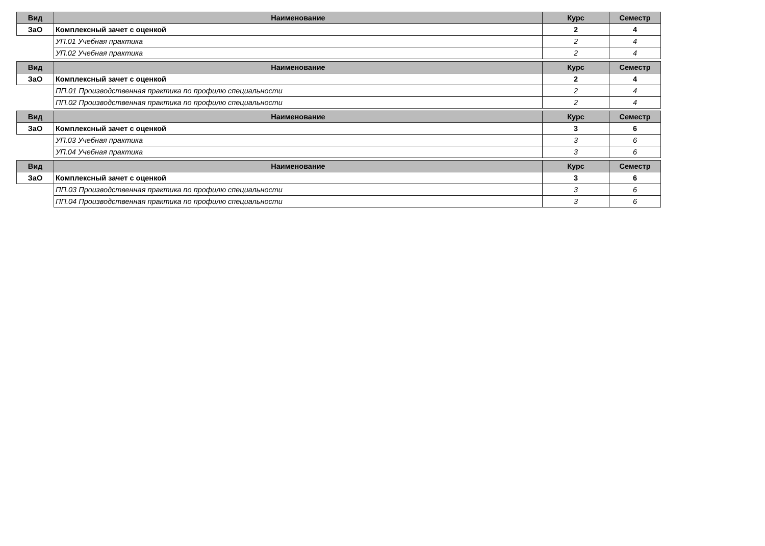| Вид | Наименование | Курс | Семестр |
| --- | --- | --- | --- |
| ЗаО | Комплексный зачет с оценкой | 2 | 4 |
| | УП.01 Учебная практика | 2 | 4 |
| | УП.02 Учебная практика | 2 | 4 |
| Вид | Наименование | Курс | Семестр |
| --- | --- | --- | --- |
| ЗаО | Комплексный зачет с оценкой | 2 | 4 |
| | ПП.01 Производственная практика по профилю специальности | 2 | 4 |
| | ПП.02 Производственная практика по профилю специальности | 2 | 4 |
| Вид | Наименование | Курс | Семестр |
| --- | --- | --- | --- |
| ЗаО | Комплексный зачет с оценкой | 3 | 6 |
| | УП.03 Учебная практика | 3 | 6 |
| | УП.04 Учебная практика | 3 | 6 |
| Вид | Наименование | Курс | Семестр |
| --- | --- | --- | --- |
| ЗаО | Комплексный зачет с оценкой | 3 | 6 |
| | ПП.03 Производственная практика по профилю специальности | 3 | 6 |
| | ПП.04 Производственная практика по профилю специальности | 3 | 6 |